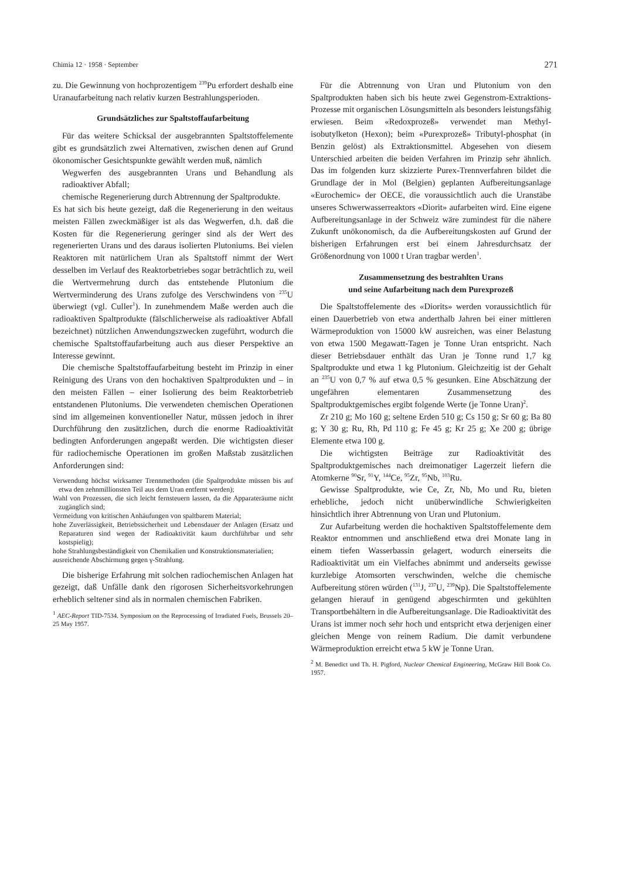Chimia 12 · 1958 · September 271
zu. Die Gewinnung von hochprozentigem <sup>239</sup>Pu erfordert deshalb eine Uranaufarbeitung nach relativ kurzen Bestrahlungsperioden.
Grundsätzliches zur Spaltstoffaufarbeitung
Für das weitere Schicksal der ausgebrannten Spaltstoffelemente gibt es grundsätzlich zwei Alternativen, zwischen denen auf Grund ökonomischer Gesichtspunkte gewählt werden muß, nämlich
Wegwerfen des ausgebrannten Urans und Behandlung als radioaktiver Abfall;
chemische Regenerierung durch Abtrennung der Spaltprodukte.
Es hat sich bis heute gezeigt, daß die Regenerierung in den weitaus meisten Fällen zweckmäßiger ist als das Wegwerfen, d.h. daß die Kosten für die Regenerierung geringer sind als der Wert des regenerierten Urans und des daraus isolierten Plutoniums. Bei vielen Reaktoren mit natürlichem Uran als Spaltstoff nimmt der Wert desselben im Verlauf des Reaktorbetriebes sogar beträchtlich zu, weil die Wertvermehrung durch das entstehende Plutonium die Wertverminderung des Urans zufolge des Verschwindens von <sup>235</sup>U überwiegt (vgl. Culler<sup>1</sup>). In zunehmendem Maße werden auch die radioaktiven Spaltprodukte (fälschlicherweise als radioaktiver Abfall bezeichnet) nützlichen Anwendungszwecken zugeführt, wodurch die chemische Spaltstoffaufarbeitung auch aus dieser Perspektive an Interesse gewinnt.
Die chemische Spaltstoffaufarbeitung besteht im Prinzip in einer Reinigung des Urans von den hochaktiven Spaltprodukten und – in den meisten Fällen – einer Isolierung des beim Reaktorbetrieb entstandenen Plutoniums. Die verwendeten chemischen Operationen sind im allgemeinen konventioneller Natur, müssen jedoch in ihrer Durchführung den zusätzlichen, durch die enorme Radioaktivität bedingten Anforderungen angepaßt werden. Die wichtigsten dieser für radiochemische Operationen im großen Maßstab zusätzlichen Anforderungen sind:
Verwendung höchst wirksamer Trennmethoden (die Spaltprodukte müssen bis auf etwa den zehnmillionsten Teil aus dem Uran entfernt werden);
Wahl von Prozessen, die sich leicht fernsteuern lassen, da die Apparateräume nicht zugänglich sind;
Vermeidung von kritischen Anhäufungen von spaltbarem Material;
hohe Zuverlässigkeit, Betriebssicherheit und Lebensdauer der Anlagen (Ersatz und Reparaturen sind wegen der Radioaktivität kaum durchführbar und sehr kostspielig);
hohe Strahlungsbeständigkeit von Chemikalien und Konstruktionsmaterialien;
ausreichende Abschirmung gegen γ-Strahlung.
Die bisherige Erfahrung mit solchen radiochemischen Anlagen hat gezeigt, daß Unfälle dank den rigorosen Sicherheitsvorkehrungen erheblich seltener sind als in normalen chemischen Fabriken.
<sup>1</sup> AEC-Report TID-7534. Symposium on the Reprocessing of Irradiated Fuels, Brussels 20–25 May 1957.
Für die Abtrennung von Uran und Plutonium von den Spaltprodukten haben sich bis heute zwei Gegenstrom-Extraktions-Prozesse mit organischen Lösungsmitteln als besonders leistungsfähig erwiesen. Beim «Redoxprozeß» verwendet man Methyl-isobutylketon (Hexon); beim «Purexprozeß» Tributyl-phosphat (in Benzin gelöst) als Extraktionsmittel. Abgesehen von diesem Unterschied arbeiten die beiden Verfahren im Prinzip sehr ähnlich. Das im folgenden kurz skizzierte Purex-Trennverfahren bildet die Grundlage der in Mol (Belgien) geplanten Aufbereitungsanlage «Eurochemic» der OECE, die voraussichtlich auch die Uranstäbe unseres Schwerwasserreaktors «Diorit» aufarbeiten wird. Eine eigene Aufbereitungsanlage in der Schweiz wäre zumindest für die nähere Zukunft unökonomisch, da die Aufbereitungskosten auf Grund der bisherigen Erfahrungen erst bei einem Jahresdurchsatz der Größenordnung von 1000 t Uran tragbar werden<sup>1</sup>.
Zusammensetzung des bestrahlten Urans
und seine Aufarbeitung nach dem Purexprozeß
Die Spaltstoffelemente des «Diorits» werden voraussichtlich für einen Dauerbetrieb von etwa anderthalb Jahren bei einer mittleren Wärmeproduktion von 15000 kW ausreichen, was einer Belastung von etwa 1500 Megawatt-Tagen je Tonne Uran entspricht. Nach dieser Betriebsdauer enthält das Uran je Tonne rund 1,7 kg Spaltprodukte und etwa 1 kg Plutonium. Gleichzeitig ist der Gehalt an <sup>235</sup>U von 0,7 % auf etwa 0,5 % gesunken. Eine Abschätzung der ungefähren elementaren Zusammensetzung des Spaltproduktgemisches ergibt folgende Werte (je Tonne Uran)<sup>2</sup>.
Zr 210 g; Mo 160 g; seltene Erden 510 g; Cs 150 g; Sr 60 g; Ba 80 g; Y 30 g; Ru, Rh, Pd 110 g; Fe 45 g; Kr 25 g; Xe 200 g; übrige Elemente etwa 100 g.
Die wichtigsten Beiträge zur Radioaktivität des Spaltproduktgemisches nach dreimonatiger Lagerzeit liefern die Atomkerne <sup>90</sup>Sr, <sup>91</sup>Y, <sup>144</sup>Ce, <sup>95</sup>Zr, <sup>95</sup>Nb, <sup>103</sup>Ru.
Gewisse Spaltprodukte, wie Ce, Zr, Nb, Mo und Ru, bieten erhebliche, jedoch nicht unüberwindliche Schwierigkeiten hinsichtlich ihrer Abtrennung von Uran und Plutonium.
Zur Aufarbeitung werden die hochaktiven Spaltstoffelemente dem Reaktor entnommen und anschließend etwa drei Monate lang in einem tiefen Wasserbassin gelagert, wodurch einerseits die Radioaktivität um ein Vielfaches abnimmt und anderseits gewisse kurzlebige Atomsorten verschwinden, welche die chemische Aufbereitung stören würden (<sup>131</sup>J, <sup>237</sup>U, <sup>239</sup>Np). Die Spaltstoffelemente gelangen hierauf in genügend abgeschirmten und gekühlten Transportbehältern in die Aufbereitungsanlage. Die Radioaktivität des Urans ist immer noch sehr hoch und entspricht etwa derjenigen einer gleichen Menge von reinem Radium. Die damit verbundene Wärmeproduktion erreicht etwa 5 kW je Tonne Uran.
<sup>2</sup> M. Benedict und Th. H. Pigford, Nuclear Chemical Engineering, McGraw Hill Book Co. 1957.